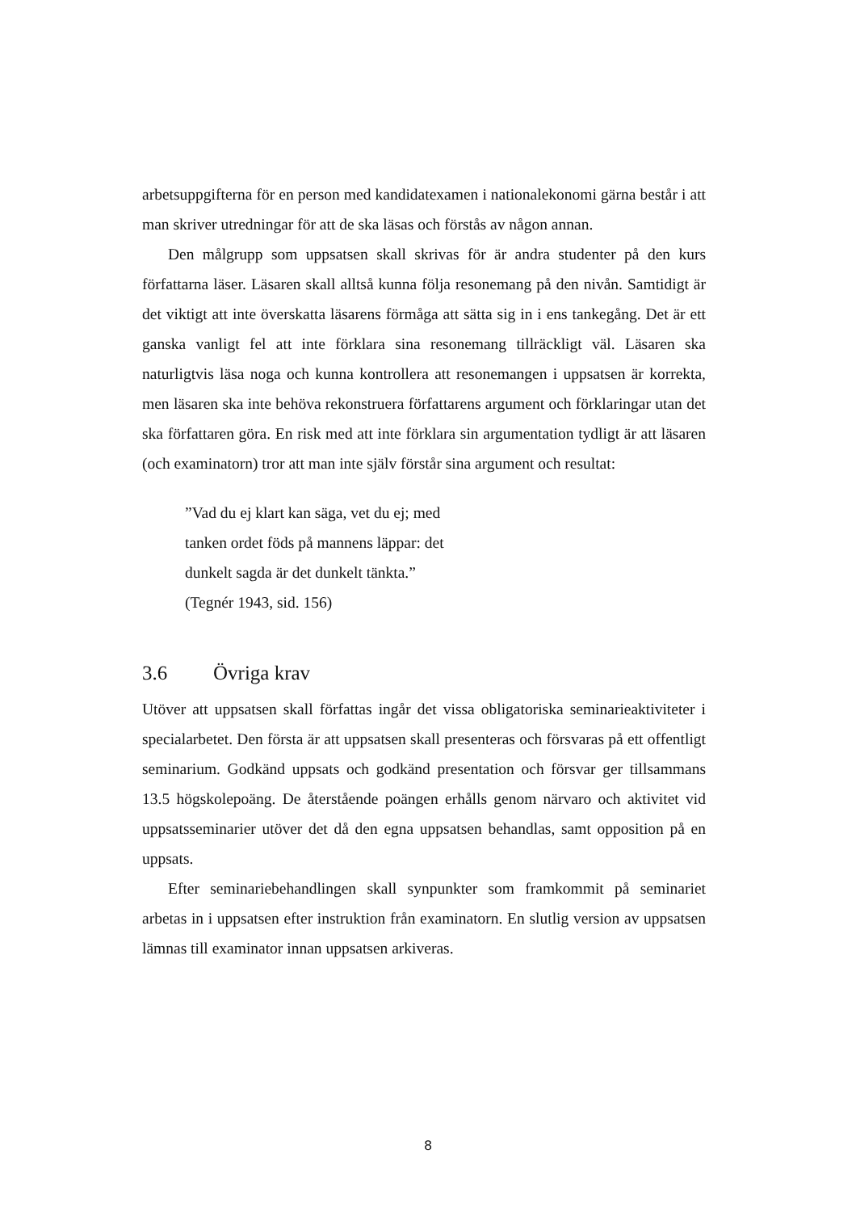arbetsuppgifterna för en person med kandidatexamen i nationalekonomi gärna består i att man skriver utredningar för att de ska läsas och förstås av någon annan.
Den målgrupp som uppsatsen skall skrivas för är andra studenter på den kurs författarna läser. Läsaren skall alltså kunna följa resonemang på den nivån. Samtidigt är det viktigt att inte överskatta läsarens förmåga att sätta sig in i ens tankegång. Det är ett ganska vanligt fel att inte förklara sina resonemang tillräckligt väl. Läsaren ska naturligtvis läsa noga och kunna kontrollera att resonemangen i uppsatsen är korrekta, men läsaren ska inte behöva rekonstruera författarens argument och förklaringar utan det ska författaren göra. En risk med att inte förklara sin argumentation tydligt är att läsaren (och examinatorn) tror att man inte själv förstår sina argument och resultat:
”Vad du ej klart kan säga, vet du ej; med
tanken ordet föds på mannens läppar: det
dunkelt sagda är det dunkelt tänkta.”
(Tegnér 1943, sid. 156)
3.6 Övriga krav
Utöver att uppsatsen skall författas ingår det vissa obligatoriska seminarieaktiviteter i specialarbetet. Den första är att uppsatsen skall presenteras och försvaras på ett offentligt seminarium. Godkänd uppsats och godkänd presentation och försvar ger tillsammans 13.5 högskolepoäng. De återstående poängen erhålls genom närvaro och aktivitet vid uppsatsseminarier utöver det då den egna uppsatsen behandlas, samt opposition på en uppsats.
Efter seminariebehandlingen skall synpunkter som framkommit på seminariet arbetas in i uppsatsen efter instruktion från examinatorn. En slutlig version av uppsatsen lämnas till examinator innan uppsatsen arkiveras.
8